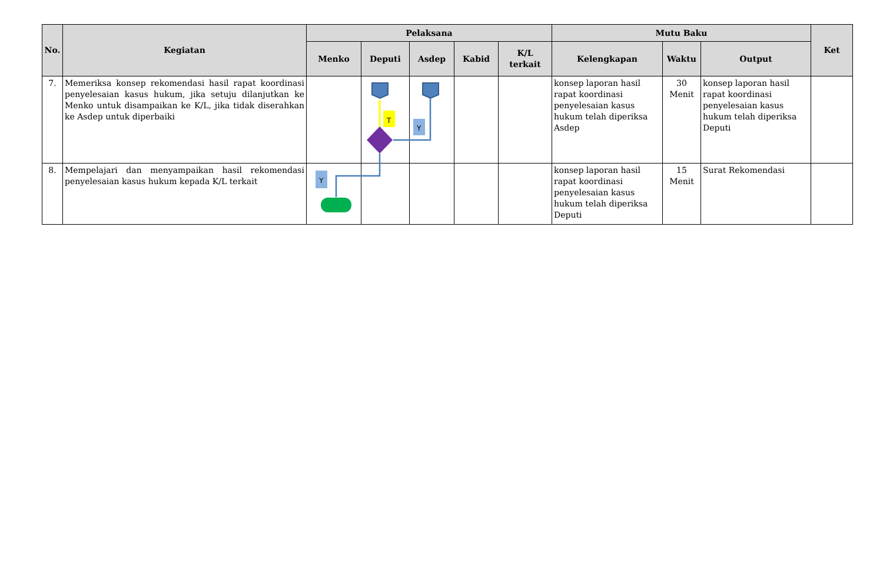| No. | Kegiatan | Pelaksana | | | | | Mutu Baku | | | Ket |
| --- | --- | --- | --- | --- | --- | --- | --- | --- | --- | --- |
| | | Menko | Deputi | Asdep | Kabid | K/L terkait | Kelengkapan | Waktu | Output | |
| 7. | Memeriksa konsep rekomendasi hasil rapat koordinasi penyelesaian kasus hukum, jika setuju dilanjutkan ke Menko untuk disampaikan ke K/L, jika tidak diserahkan ke Asdep untuk diperbaiki | | | | | | konsep laporan hasil rapat koordinasi penyelesaian kasus hukum telah diperiksa Asdep | 30 Menit | konsep laporan hasil rapat koordinasi penyelesaian kasus hukum telah diperiksa Deputi | |
| 8. | Mempelajari dan menyampaikan hasil rekomendasi penyelesaian kasus hukum kepada K/L terkait | | | | | | konsep laporan hasil rapat koordinasi penyelesaian kasus hukum telah diperiksa Deputi | 15 Menit | Surat Rekomendasi | |
T
Y
Y